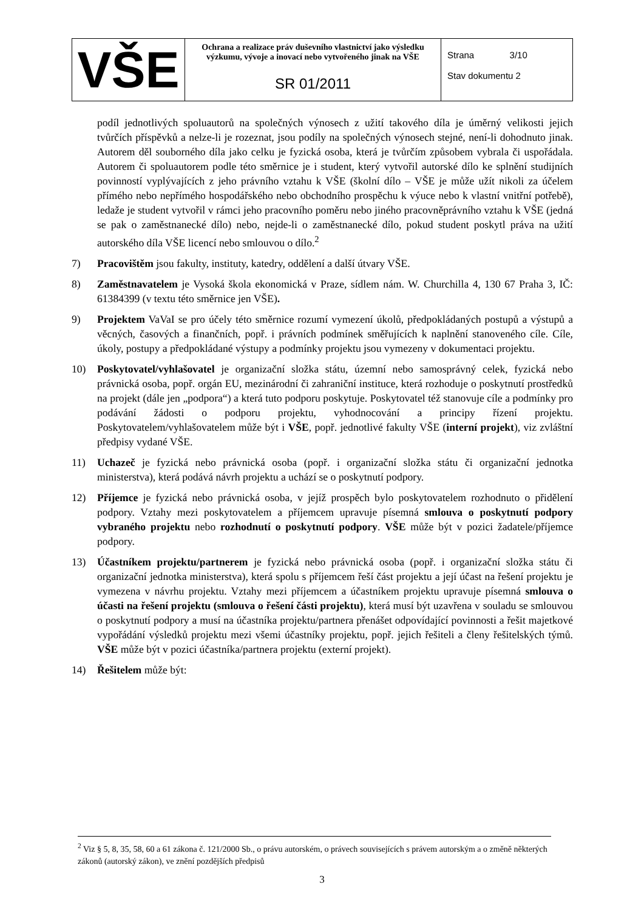| VŠE | Ochrana a realizace práv duševního vlastnictví jako výsledku výzkumu, vývoje a inovací nebo vytvořeného jinak na VŠE SR 01/2011 | Strana 3/10 Stav dokumentu 2 |
podíl jednotlivých spoluautorů na společných výnosech z užití takového díla je úměrný velikosti jejich tvůrčích příspěvků a nelze-li je rozeznat, jsou podíly na společných výnosech stejné, není-li dohodnuto jinak. Autorem děl souborného díla jako celku je fyzická osoba, která je tvůrčím způsobem vybrala či uspořádala. Autorem či spoluautorem podle této směrnice je i student, který vytvořil autorské dílo ke splnění studijních povinností vyplývajících z jeho právního vztahu k VŠE (školní dílo – VŠE je může užít nikoli za účelem přímého nebo nepřímého hospodářského nebo obchodního prospěchu k výuce nebo k vlastní vnitřní potřebě), ledaže je student vytvořil v rámci jeho pracovního poměru nebo jiného pracovněprávního vztahu k VŠE (jedná se pak o zaměstnanecké dílo) nebo, nejde-li o zaměstnanecké dílo, pokud student poskytl práva na užití autorského díla VŠE licencí nebo smlouvou o dílo.<sup>2</sup>
7) Pracovištěm jsou fakulty, instituty, katedry, oddělení a další útvary VŠE.
8) Zaměstnavatelem je Vysoká škola ekonomická v Praze, sídlem nám. W. Churchilla 4, 130 67 Praha 3, IČ: 61384399 (v textu této směrnice jen VŠE).
9) Projektem VaVaI se pro účely této směrnice rozumí vymezení úkolů, předpokládaných postupů a výstupů a věcných, časových a finančních, popř. i právních podmínek směřujících k naplnění stanoveného cíle. Cíle, úkoly, postupy a předpokládané výstupy a podmínky projektu jsou vymezeny v dokumentaci projektu.
10) Poskytovatel/vyhlašovatel je organizační složka státu, územní nebo samosprávný celek, fyzická nebo právnická osoba, popř. orgán EU, mezinárodní či zahraniční instituce, která rozhoduje o poskytnutí prostředků na projekt (dále jen „podpora“) a která tuto podporu poskytuje. Poskytovatel též stanovuje cíle a podmínky pro podávání žádosti o podporu projektu, vyhodnocování a principy řízení projektu. Poskytovatelem/vyhlašovatelem může být i VŠE, popř. jednotlivé fakulty VŠE (interní projekt), viz zvláštní předpisy vydané VŠE.
11) Uchazeč je fyzická nebo právnická osoba (popř. i organizační složka státu či organizační jednotka ministerstva), která podává návrh projektu a uchází se o poskytnutí podpory.
12) Příjemce je fyzická nebo právnická osoba, v jejíž prospěch bylo poskytovatelem rozhodnuto o přidělení podpory. Vztahy mezi poskytovatelem a příjemcem upravuje písemná smlouva o poskytnutí podpory vybraného projektu nebo rozhodnutí o poskytnutí podpory. VŠE může být v pozici žadatele/příjemce podpory.
13) Účastníkem projektu/partnerem je fyzická nebo právnická osoba (popř. i organizační složka státu či organizační jednotka ministerstva), která spolu s příjemcem řeší část projektu a její účast na řešení projektu je vymezena v návrhu projektu. Vztahy mezi příjemcem a účastníkem projektu upravuje písemná smlouva o účasti na řešení projektu (smlouva o řešení části projektu), která musí být uzavřena v souladu se smlouvou o poskytnutí podpory a musí na účastníka projektu/partnera přenášet odpovídající povinnosti a řešit majetkové vypořádání výsledků projektu mezi všemi účastníky projektu, popř. jejich řešiteli a členy řešitelských týmů. VŠE může být v pozici účastníka/partnera projektu (externí projekt).
14) Řešitelem může být:
<sup>2</sup> Viz § 5, 8, 35, 58, 60 a 61 zákona č. 121/2000 Sb., o právu autorském, o právech souvisejících s právem autorským a o změně některých zákonů (autorský zákon), ve znění pozdějších předpisů
3